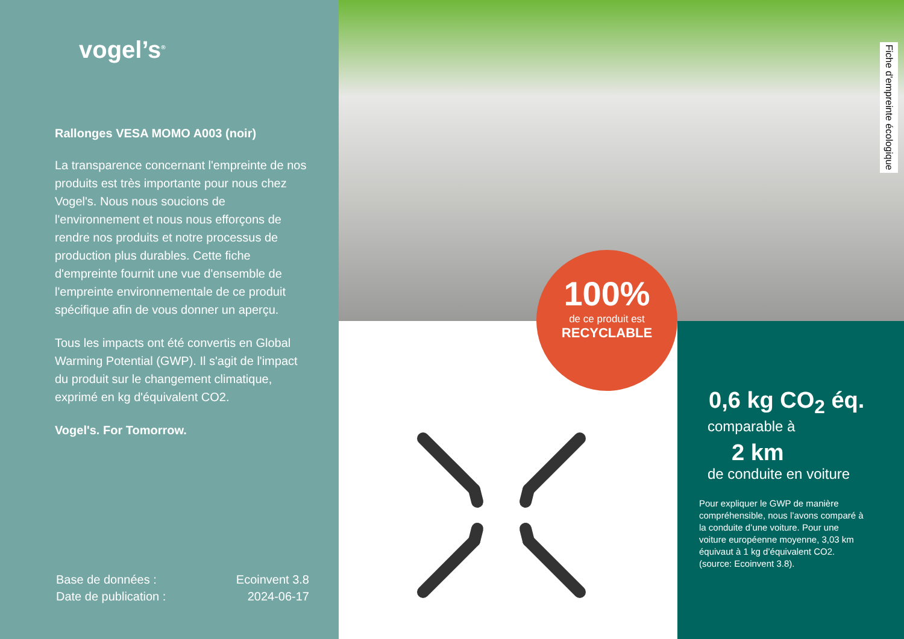vogel’s<sup>®</sup>
Rallonges VESA MOMO A003 (noir)
La transparence concernant l'empreinte de nos produits est très importante pour nous chez Vogel's. Nous nous soucions de l'environnement et nous nous efforçons de rendre nos produits et notre processus de production plus durables. Cette fiche d'empreinte fournit une vue d'ensemble de l'empreinte environnementale de ce produit spécifique afin de vous donner un aperçu.
Tous les impacts ont été convertis en Global Warming Potential (GWP). Il s'agit de l'impact du produit sur le changement climatique, exprimé en kg d'équivalent CO2.
Vogel's. For Tomorrow.
Base de données :
Date de publication :
Ecoinvent 3.8
2024-06-17
Fiche d'empreinte écologique
100%
de ce produit est
RECYCLABLE
0,6 kg CO<sub>2</sub> éq.
comparable à
2 km
de conduite en voiture
Pour expliquer le GWP de manière compréhensible, nous l’avons comparé à la conduite d’une voiture. Pour une voiture européenne moyenne, 3,03 km équivaut à 1 kg d’équivalent CO2. (source: Ecoinvent 3.8).